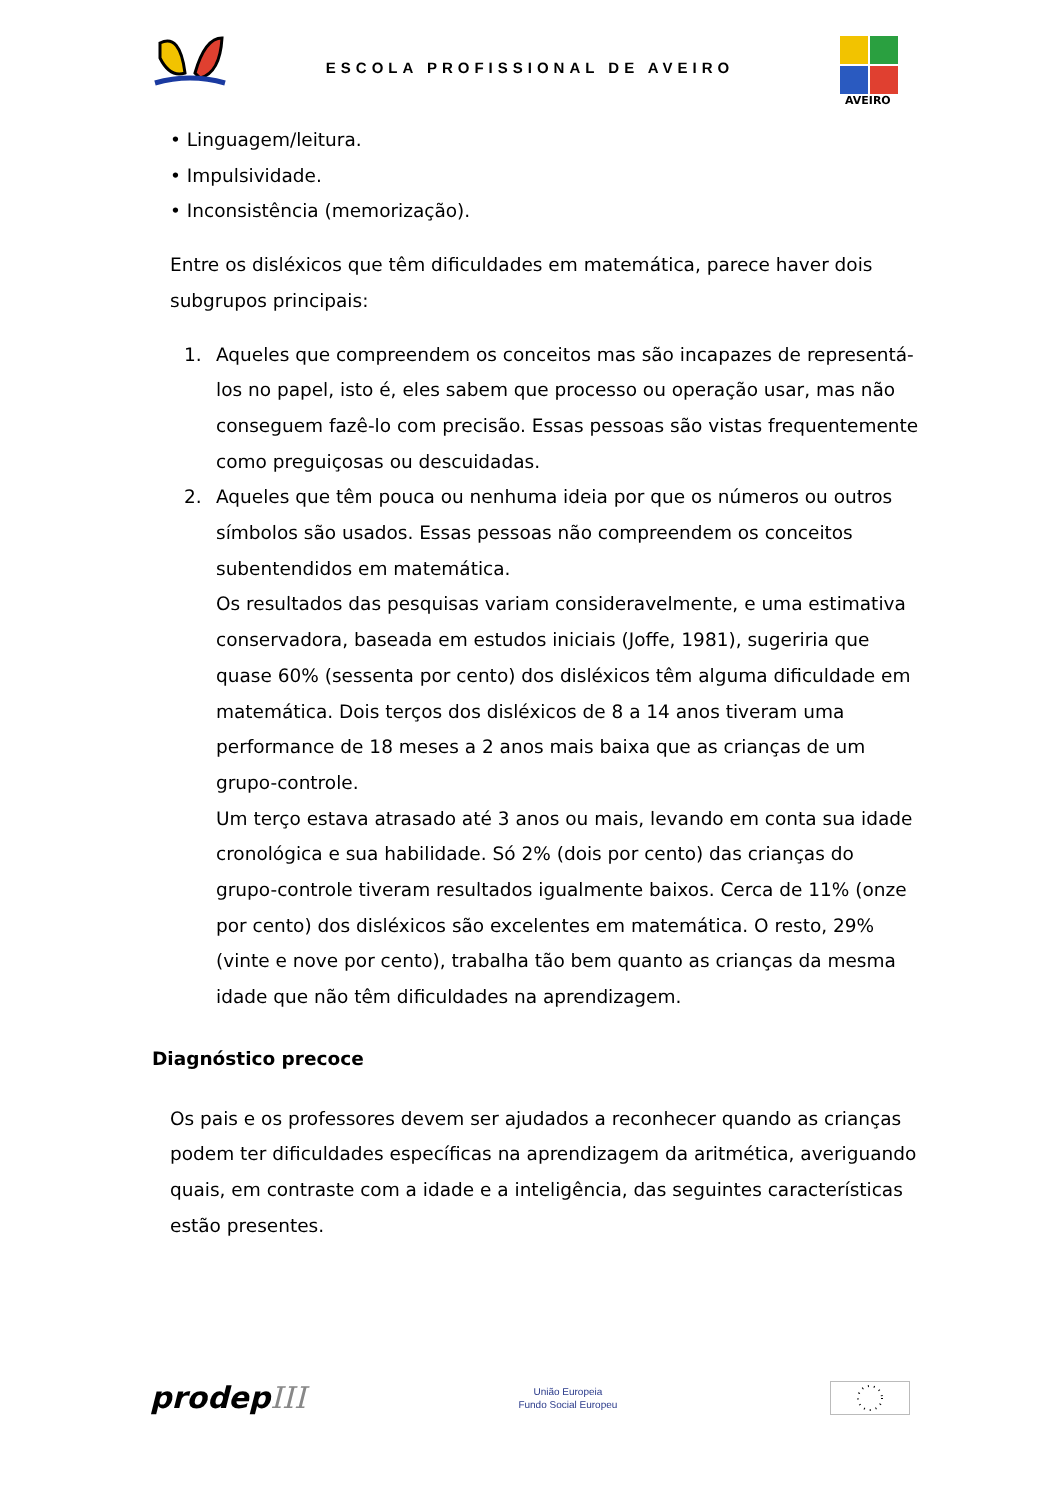ESCOLA PROFISSIONAL DE AVEIRO
AVEIRO
• Linguagem/leitura.
• Impulsividade.
• Inconsistência (memorização).
Entre os disléxicos que têm dificuldades em matemática, parece haver dois subgrupos principais:
1. Aqueles que compreendem os conceitos mas são incapazes de representá-los no papel, isto é, eles sabem que processo ou operação usar, mas não conseguem fazê-lo com precisão. Essas pessoas são vistas frequentemente como preguiçosas ou descuidadas.
2. Aqueles que têm pouca ou nenhuma ideia por que os números ou outros símbolos são usados. Essas pessoas não compreendem os conceitos subentendidos em matemática.
Os resultados das pesquisas variam consideravelmente, e uma estimativa conservadora, baseada em estudos iniciais (Joffe, 1981), sugeriria que quase 60% (sessenta por cento) dos disléxicos têm alguma dificuldade em matemática. Dois terços dos disléxicos de 8 a 14 anos tiveram uma performance de 18 meses a 2 anos mais baixa que as crianças de um grupo-controle.
Um terço estava atrasado até 3 anos ou mais, levando em conta sua idade cronológica e sua habilidade. Só 2% (dois por cento) das crianças do grupo-controle tiveram resultados igualmente baixos. Cerca de 11% (onze por cento) dos disléxicos são excelentes em matemática. O resto, 29% (vinte e nove por cento), trabalha tão bem quanto as crianças da mesma idade que não têm dificuldades na aprendizagem.
Diagnóstico precoce
Os pais e os professores devem ser ajudados a reconhecer quando as crianças podem ter dificuldades específicas na aprendizagem da aritmética, averiguando quais, em contraste com a idade e a inteligência, das seguintes características estão presentes.
prodepIII
União Europeia
Fundo Social Europeu